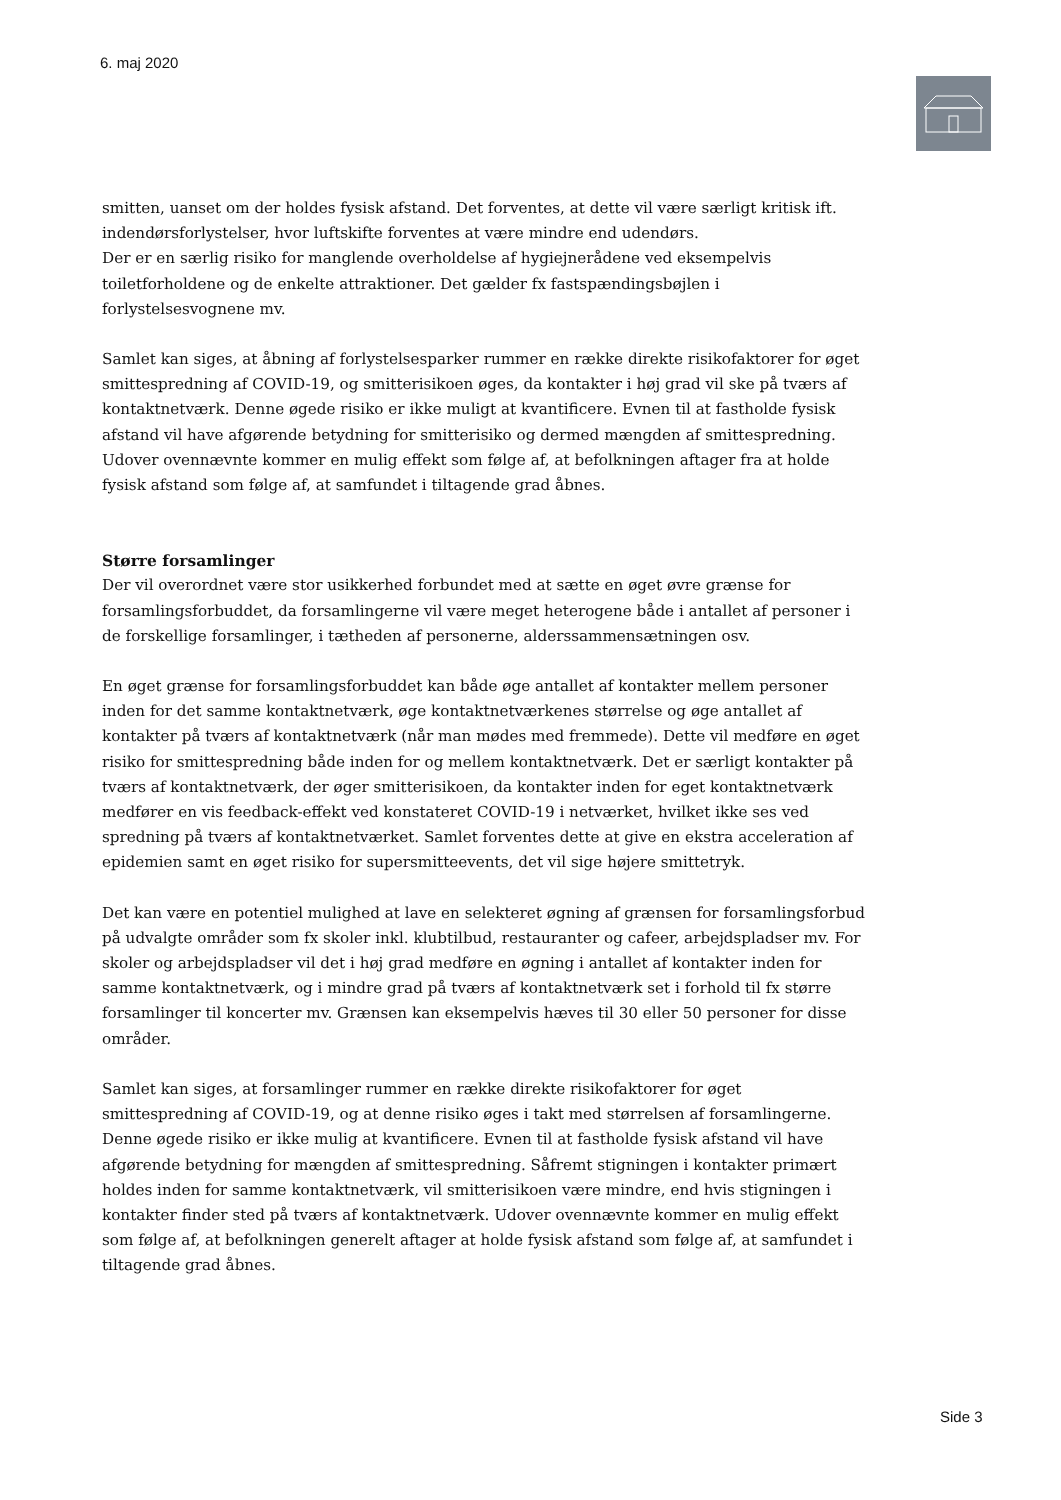6. maj 2020
smitten, uanset om der holdes fysisk afstand. Det forventes, at dette vil være særligt kritisk ift. indendørsforlystelser, hvor luftskifte forventes at være mindre end udendørs.
Der er en særlig risiko for manglende overholdelse af hygiejnerådene ved eksempelvis toiletforholdene og de enkelte attraktioner. Det gælder fx fastspændingsbøjlen i forlystelsesvognene mv.
Samlet kan siges, at åbning af forlystelsesparker rummer en række direkte risikofaktorer for øget smittespredning af COVID-19, og smitterisikoen øges, da kontakter i høj grad vil ske på tværs af kontaktnetværk. Denne øgede risiko er ikke muligt at kvantificere. Evnen til at fastholde fysisk afstand vil have afgørende betydning for smitterisiko og dermed mængden af smittespredning. Udover ovennævnte kommer en mulig effekt som følge af, at befolkningen aftager fra at holde fysisk afstand som følge af, at samfundet i tiltagende grad åbnes.
Større forsamlinger
Der vil overordnet være stor usikkerhed forbundet med at sætte en øget øvre grænse for forsamlingsforbuddet, da forsamlingerne vil være meget heterogene både i antallet af personer i de forskellige forsamlinger, i tætheden af personerne, alderssammensætningen osv.
En øget grænse for forsamlingsforbuddet kan både øge antallet af kontakter mellem personer inden for det samme kontaktnetværk, øge kontaktnetværkenes størrelse og øge antallet af kontakter på tværs af kontaktnetværk (når man mødes med fremmede). Dette vil medføre en øget risiko for smittespredning både inden for og mellem kontaktnetværk. Det er særligt kontakter på tværs af kontaktnetværk, der øger smitterisikoen, da kontakter inden for eget kontaktnetværk medfører en vis feedback-effekt ved konstateret COVID-19 i netværket, hvilket ikke ses ved spredning på tværs af kontaktnetværket. Samlet forventes dette at give en ekstra acceleration af epidemien samt en øget risiko for supersmitteevents, det vil sige højere smittetryk.
Det kan være en potentiel mulighed at lave en selekteret øgning af grænsen for forsamlingsforbud på udvalgte områder som fx skoler inkl. klubtilbud, restauranter og cafeer, arbejdspladser mv. For skoler og arbejdspladser vil det i høj grad medføre en øgning i antallet af kontakter inden for samme kontaktnetværk, og i mindre grad på tværs af kontaktnetværk set i forhold til fx større forsamlinger til koncerter mv. Grænsen kan eksempelvis hæves til 30 eller 50 personer for disse områder.
Samlet kan siges, at forsamlinger rummer en række direkte risikofaktorer for øget smittespredning af COVID-19, og at denne risiko øges i takt med størrelsen af forsamlingerne. Denne øgede risiko er ikke mulig at kvantificere. Evnen til at fastholde fysisk afstand vil have afgørende betydning for mængden af smittespredning. Såfremt stigningen i kontakter primært holdes inden for samme kontaktnetværk, vil smitterisikoen være mindre, end hvis stigningen i kontakter finder sted på tværs af kontaktnetværk. Udover ovennævnte kommer en mulig effekt som følge af, at befolkningen generelt aftager at holde fysisk afstand som følge af, at samfundet i tiltagende grad åbnes.
Side 3